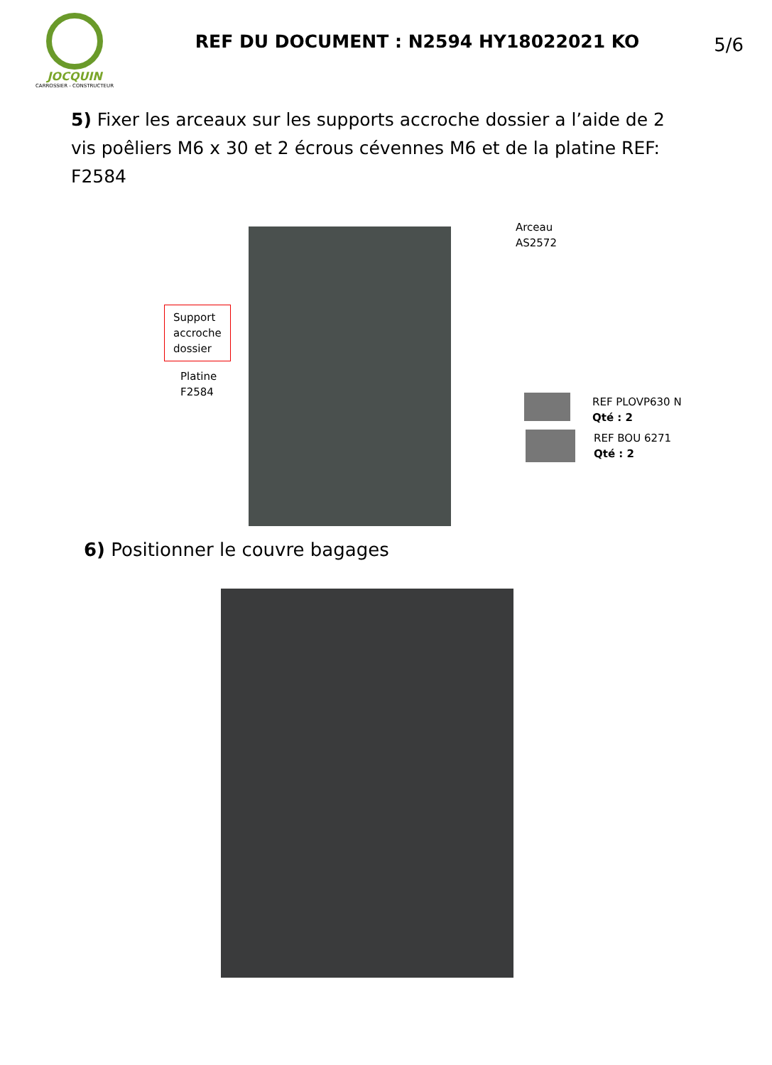JOCQUIN
CARROSSIER - CONSTRUCTEUR
REF DU DOCUMENT : N2594 HY18022021 KO
5/6
5) Fixer les arceaux sur les supports accroche dossier a l’aide de 2 vis poêliers M6 x 30 et 2 écrous cévennes M6 et de la platine REF: F2584
Arceau
AS2572
Support
accroche
dossier
Platine
F2584
REF PLOVP630 N
Qté : 2
REF BOU 6271
Qté : 2
6) Positionner le couvre bagages